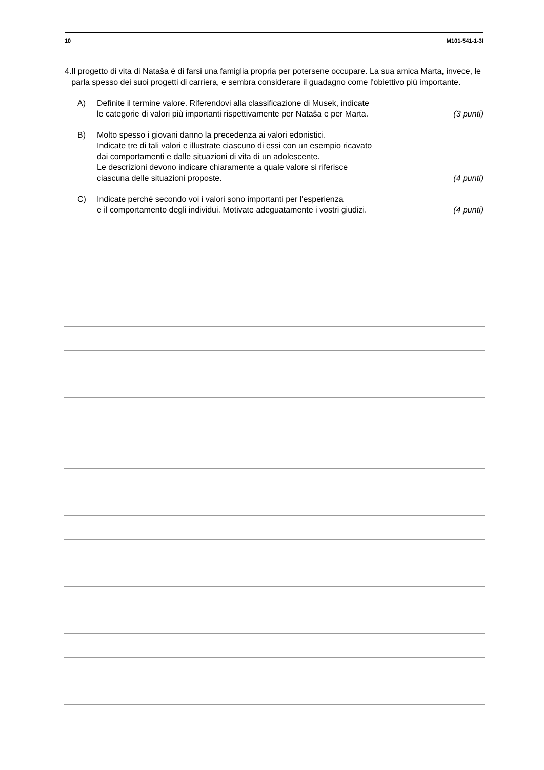10 M101-541-1-3I
4. Il progetto di vita di Nataša è di farsi una famiglia propria per potersene occupare. La sua amica Marta, invece, le parla spesso dei suoi progetti di carriera, e sembra considerare il guadagno come l'obiettivo più importante.
A) Definite il termine valore. Riferendovi alla classificazione di Musek, indicate
le categorie di valori più importanti rispettivamente per Nataša e per Marta. (3 punti)
B) Molto spesso i giovani danno la precedenza ai valori edonistici.
Indicate tre di tali valori e illustrate ciascuno di essi con un esempio ricavato
dai comportamenti e dalle situazioni di vita di un adolescente.
Le descrizioni devono indicare chiaramente a quale valore si riferisce
ciascuna delle situazioni proposte. (4 punti)
C) Indicate perché secondo voi i valori sono importanti per l'esperienza
e il comportamento degli individui. Motivate adeguatamente i vostri giudizi. (4 punti)